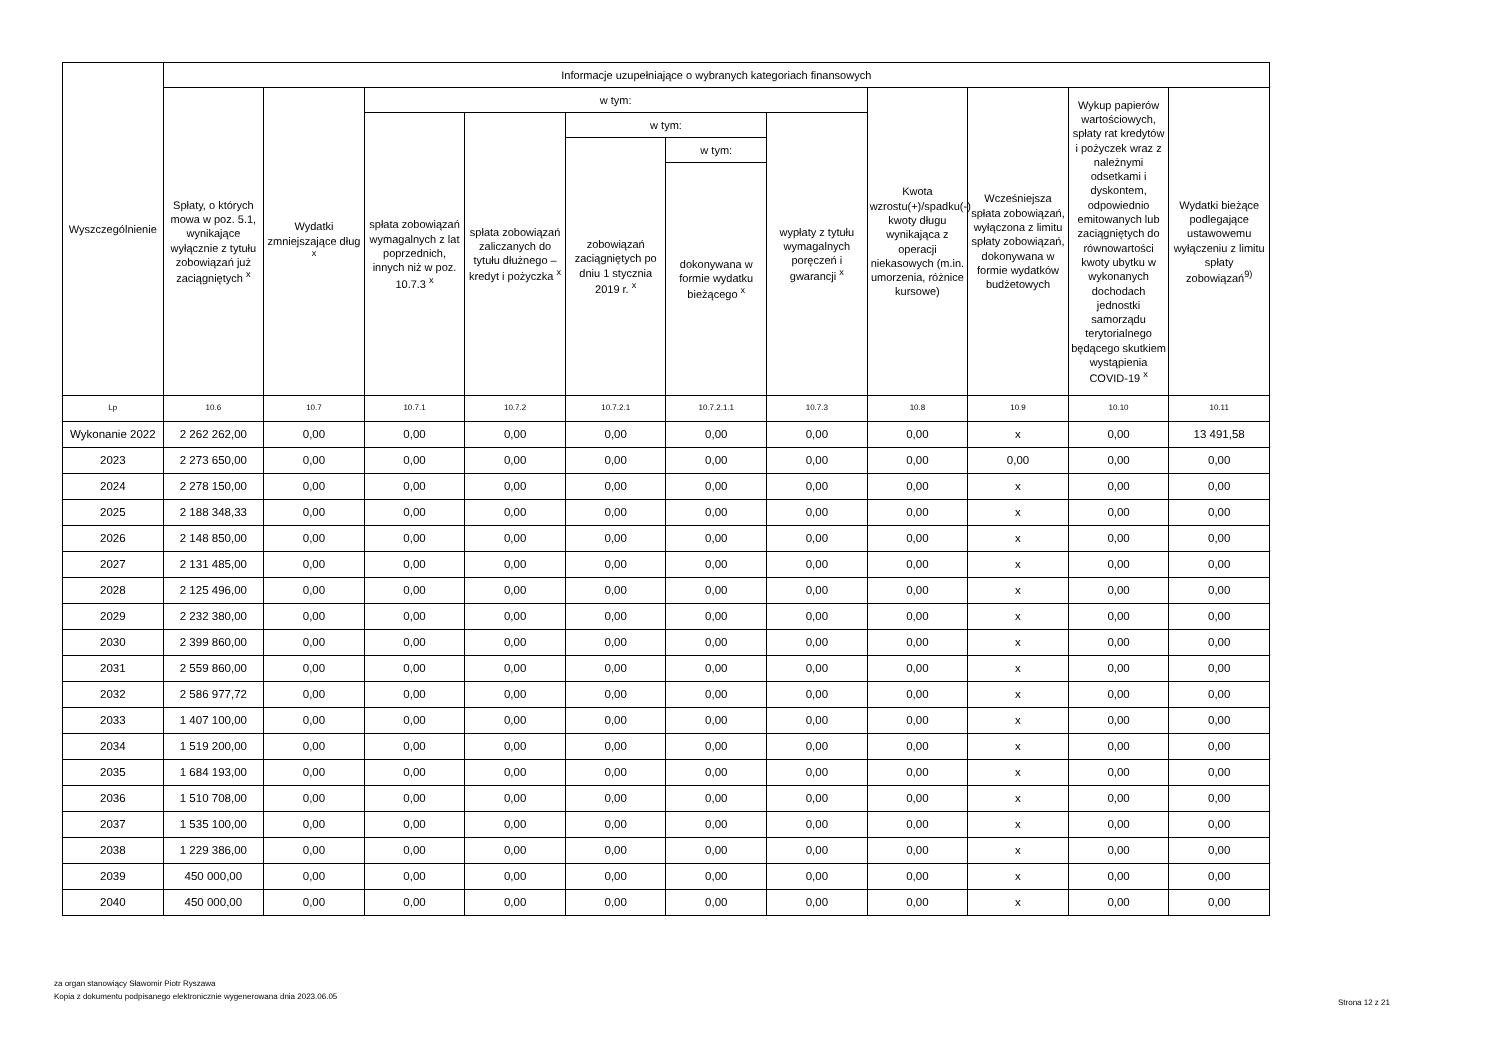| Wyszczególnienie | Informacje uzupełniające o wybranych kategoriach finansowych | | | | | | | | | | |
| --- | --- | --- | --- | --- | --- | --- | --- | --- | --- | --- | --- |
| | Spłaty, o których mowa w poz. 5.1, wynikające wyłącznie z tytułu zobowiązań już zaciągniętych <sup>x</sup> | Wydatki zmniejszające dług <sup>x</sup> | w tym: | | | | | Kwota wzrostu(+)/spadku(-) kwoty długu wynikająca z operacji niekasowych (m.in. umorzenia, różnice kursowe) | Wcześniejsza spłata zobowiązań, wyłączona z limitu spłaty zobowiązań, dokonywana w formie wydatków budżetowych | Wykup papierów wartościowych, spłaty rat kredytów i pożyczek wraz z należnymi odsetkami i dyskontem, odpowiednio emitowanych lub zaciągniętych do równowartości kwoty ubytku w wykonanych dochodach jednostki samorządu terytorialnego będącego skutkiem wystąpienia COVID-19 <sup>x</sup> | Wydatki bieżące podlegające ustawowemu wyłączeniu z limitu spłaty zobowiązań<sup>9)</sup> |
| | | | spłata zobowiązań wymagalnych z lat poprzednich, innych niż w poz. 10.7.3 <sup>x</sup> | spłata zobowiązań zaliczanych do tytułu dłużnego – kredyt i pożyczka <sup>x</sup> | w tym: | | wypłaty z tytułu wymagalnych poręczeń i gwarancji <sup>x</sup> | | | | |
| | | | | | zobowiązań zaciągniętych po dniu 1 stycznia 2019 r. <sup>x</sup> | w tym: | | | | | |
| | | | | | | dokonywana w formie wydatku bieżącego <sup>x</sup> | | | | | |
| Lp | 10.6 | 10.7 | 10.7.1 | 10.7.2 | 10.7.2.1 | 10.7.2.1.1 | 10.7.3 | 10.8 | 10.9 | 10.10 | 10.11 |
| Wykonanie 2022 | 2 262 262,00 | 0,00 | 0,00 | 0,00 | 0,00 | 0,00 | 0,00 | 0,00 | x | 0,00 | 13 491,58 |
| 2023 | 2 273 650,00 | 0,00 | 0,00 | 0,00 | 0,00 | 0,00 | 0,00 | 0,00 | 0,00 | 0,00 | 0,00 |
| 2024 | 2 278 150,00 | 0,00 | 0,00 | 0,00 | 0,00 | 0,00 | 0,00 | 0,00 | x | 0,00 | 0,00 |
| 2025 | 2 188 348,33 | 0,00 | 0,00 | 0,00 | 0,00 | 0,00 | 0,00 | 0,00 | x | 0,00 | 0,00 |
| 2026 | 2 148 850,00 | 0,00 | 0,00 | 0,00 | 0,00 | 0,00 | 0,00 | 0,00 | x | 0,00 | 0,00 |
| 2027 | 2 131 485,00 | 0,00 | 0,00 | 0,00 | 0,00 | 0,00 | 0,00 | 0,00 | x | 0,00 | 0,00 |
| 2028 | 2 125 496,00 | 0,00 | 0,00 | 0,00 | 0,00 | 0,00 | 0,00 | 0,00 | x | 0,00 | 0,00 |
| 2029 | 2 232 380,00 | 0,00 | 0,00 | 0,00 | 0,00 | 0,00 | 0,00 | 0,00 | x | 0,00 | 0,00 |
| 2030 | 2 399 860,00 | 0,00 | 0,00 | 0,00 | 0,00 | 0,00 | 0,00 | 0,00 | x | 0,00 | 0,00 |
| 2031 | 2 559 860,00 | 0,00 | 0,00 | 0,00 | 0,00 | 0,00 | 0,00 | 0,00 | x | 0,00 | 0,00 |
| 2032 | 2 586 977,72 | 0,00 | 0,00 | 0,00 | 0,00 | 0,00 | 0,00 | 0,00 | x | 0,00 | 0,00 |
| 2033 | 1 407 100,00 | 0,00 | 0,00 | 0,00 | 0,00 | 0,00 | 0,00 | 0,00 | x | 0,00 | 0,00 |
| 2034 | 1 519 200,00 | 0,00 | 0,00 | 0,00 | 0,00 | 0,00 | 0,00 | 0,00 | x | 0,00 | 0,00 |
| 2035 | 1 684 193,00 | 0,00 | 0,00 | 0,00 | 0,00 | 0,00 | 0,00 | 0,00 | x | 0,00 | 0,00 |
| 2036 | 1 510 708,00 | 0,00 | 0,00 | 0,00 | 0,00 | 0,00 | 0,00 | 0,00 | x | 0,00 | 0,00 |
| 2037 | 1 535 100,00 | 0,00 | 0,00 | 0,00 | 0,00 | 0,00 | 0,00 | 0,00 | x | 0,00 | 0,00 |
| 2038 | 1 229 386,00 | 0,00 | 0,00 | 0,00 | 0,00 | 0,00 | 0,00 | 0,00 | x | 0,00 | 0,00 |
| 2039 | 450 000,00 | 0,00 | 0,00 | 0,00 | 0,00 | 0,00 | 0,00 | 0,00 | x | 0,00 | 0,00 |
| 2040 | 450 000,00 | 0,00 | 0,00 | 0,00 | 0,00 | 0,00 | 0,00 | 0,00 | x | 0,00 | 0,00 |
za organ stanowiący Sławomir Piotr Ryszawa
Kopia z dokumentu podpisanego elektronicznie wygenerowana dnia 2023.06.05
Strona 12 z 21